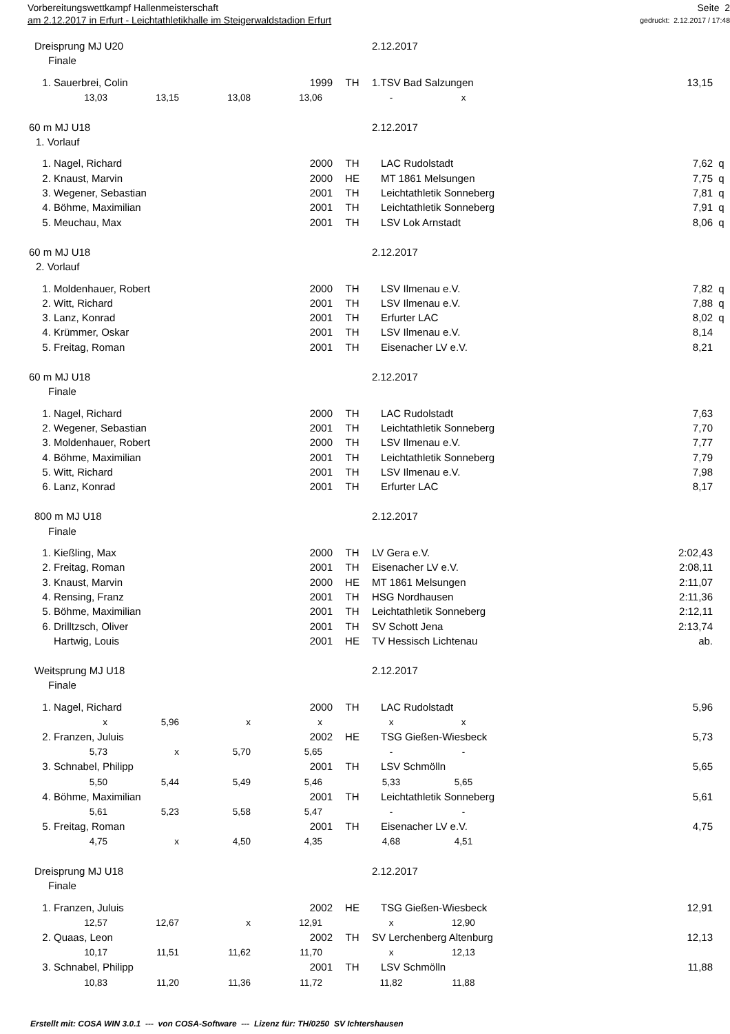Vorbereitungswettkampf Hallenmeisterschaft
am 2.12.2017 in Erfurt - Leichtathletikhalle im Steigerwaldstadion Erfurt
Seite 2
gedruckt: 2.12.2017 / 17:48
| Dreisprung MJ U20 | | | | | 2.12.2017 | | |
| Finale | | | | | | | |
| | 1. | Sauerbrei, Colin | 1999 | TH | 1.TSV Bad Salzungen | 13,15 | |
| 13,03 13,15 13,08 13,06 - x | | | | | | | |
| 60 m MJ U18 | | | | | 2.12.2017 | | |
| 1. Vorlauf | | | | | | | |
| | 1. | Nagel, Richard | 2000 | TH | LAC Rudolstadt | 7,62 | q |
| | 2. | Knaust, Marvin | 2000 | HE | MT 1861 Melsungen | 7,75 | q |
| | 3. | Wegener, Sebastian | 2001 | TH | Leichtathletik Sonneberg | 7,81 | q |
| | 4. | Böhme, Maximilian | 2001 | TH | Leichtathletik Sonneberg | 7,91 | q |
| | 5. | Meuchau, Max | 2001 | TH | LSV Lok Arnstadt | 8,06 | q |
| 60 m MJ U18 | | | | | 2.12.2017 | | |
| 2. Vorlauf | | | | | | | |
| | 1. | Moldenhauer, Robert | 2000 | TH | LSV Ilmenau e.V. | 7,82 | q |
| | 2. | Witt, Richard | 2001 | TH | LSV Ilmenau e.V. | 7,88 | q |
| | 3. | Lanz, Konrad | 2001 | TH | Erfurter LAC | 8,02 | q |
| | 4. | Krümmer, Oskar | 2001 | TH | LSV Ilmenau e.V. | 8,14 | |
| | 5. | Freitag, Roman | 2001 | TH | Eisenacher LV e.V. | 8,21 | |
| 60 m MJ U18 | | | | | 2.12.2017 | | |
| Finale | | | | | | | |
| | 1. | Nagel, Richard | 2000 | TH | LAC Rudolstadt | 7,63 | |
| | 2. | Wegener, Sebastian | 2001 | TH | Leichtathletik Sonneberg | 7,70 | |
| | 3. | Moldenhauer, Robert | 2000 | TH | LSV Ilmenau e.V. | 7,77 | |
| | 4. | Böhme, Maximilian | 2001 | TH | Leichtathletik Sonneberg | 7,79 | |
| | 5. | Witt, Richard | 2001 | TH | LSV Ilmenau e.V. | 7,98 | |
| | 6. | Lanz, Konrad | 2001 | TH | Erfurter LAC | 8,17 | |
| 800 m MJ U18 | | | | | 2.12.2017 | | |
| Finale | | | | | | | |
| | 1. | Kießling, Max | 2000 | TH | LV Gera e.V. | 2:02,43 | |
| | 2. | Freitag, Roman | 2001 | TH | Eisenacher LV e.V. | 2:08,11 | |
| | 3. | Knaust, Marvin | 2000 | HE | MT 1861 Melsungen | 2:11,07 | |
| | 4. | Rensing, Franz | 2001 | TH | HSG Nordhausen | 2:11,36 | |
| | 5. | Böhme, Maximilian | 2001 | TH | Leichtathletik Sonneberg | 2:12,11 | |
| | 6. | Drilltzsch, Oliver | 2001 | TH | SV Schott Jena | 2:13,74 | |
| | | Hartwig, Louis | 2001 | HE | TV Hessisch Lichtenau | ab. | |
| Weitsprung MJ U18 | | | | | 2.12.2017 | | |
| Finale | | | | | | | |
| | 1. | Nagel, Richard | 2000 | TH | LAC Rudolstadt | 5,96 | |
| x 5,96 x x x x | | | | | | | |
| | 2. | Franzen, Juluis | 2002 | HE | TSG Gießen-Wiesbeck | 5,73 | |
| 5,73 x 5,70 5,65 - - | | | | | | | |
| | 3. | Schnabel, Philipp | 2001 | TH | LSV Schmölln | 5,65 | |
| 5,50 5,44 5,49 5,46 5,33 5,65 | | | | | | | |
| | 4. | Böhme, Maximilian | 2001 | TH | Leichtathletik Sonneberg | 5,61 | |
| 5,61 5,23 5,58 5,47 - - | | | | | | | |
| | 5. | Freitag, Roman | 2001 | TH | Eisenacher LV e.V. | 4,75 | |
| 4,75 x 4,50 4,35 4,68 4,51 | | | | | | | |
| Dreisprung MJ U18 | | | | | 2.12.2017 | | |
| Finale | | | | | | | |
| | 1. | Franzen, Juluis | 2002 | HE | TSG Gießen-Wiesbeck | 12,91 | |
| 12,57 12,67 x 12,91 x 12,90 | | | | | | | |
| | 2. | Quaas, Leon | 2002 | TH | SV Lerchenberg Altenburg | 12,13 | |
| 10,17 11,51 11,62 11,70 x 12,13 | | | | | | | |
| | 3. | Schnabel, Philipp | 2001 | TH | LSV Schmölln | 11,88 | |
| 10,83 11,20 11,36 11,72 11,82 11,88 | | | | | | | |
Erstellt mit: COSA WIN 3.0.1 --- von COSA-Software --- Lizenz für: TH/0250 SV Ichtershausen